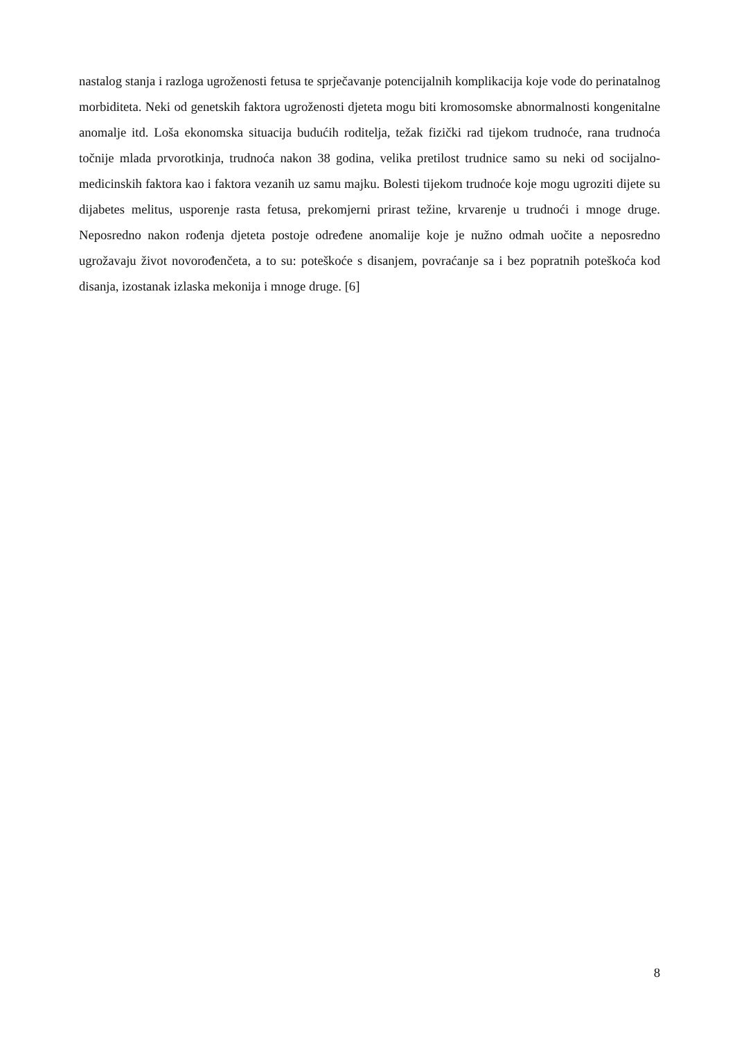nastalog stanja i razloga ugroženosti fetusa te sprječavanje potencijalnih komplikacija koje vode do perinatalnog morbiditeta. Neki od genetskih faktora ugroženosti djeteta mogu biti kromosomske abnormalnosti kongenitalne anomalje itd. Loša ekonomska situacija budućih roditelja, težak fizički rad tijekom trudnoće, rana trudnoća točnije mlada prvorotkinja, trudnoća nakon 38 godina, velika pretilost trudnice samo su neki od socijalno-medicinskih faktora kao i faktora vezanih uz samu majku. Bolesti tijekom trudnoće koje mogu ugroziti dijete su dijabetes melitus, usporenje rasta fetusa, prekomjerni prirast težine, krvarenje u trudnoći i mnoge druge. Neposredno nakon rođenja djeteta postoje određene anomalije koje je nužno odmah uočite a neposredno ugrožavaju život novorođenčeta, a to su: poteškoće s disanjem, povraćanje sa i bez popratnih poteškoća kod disanja, izostanak izlaska mekonija i mnoge druge. [6]
8